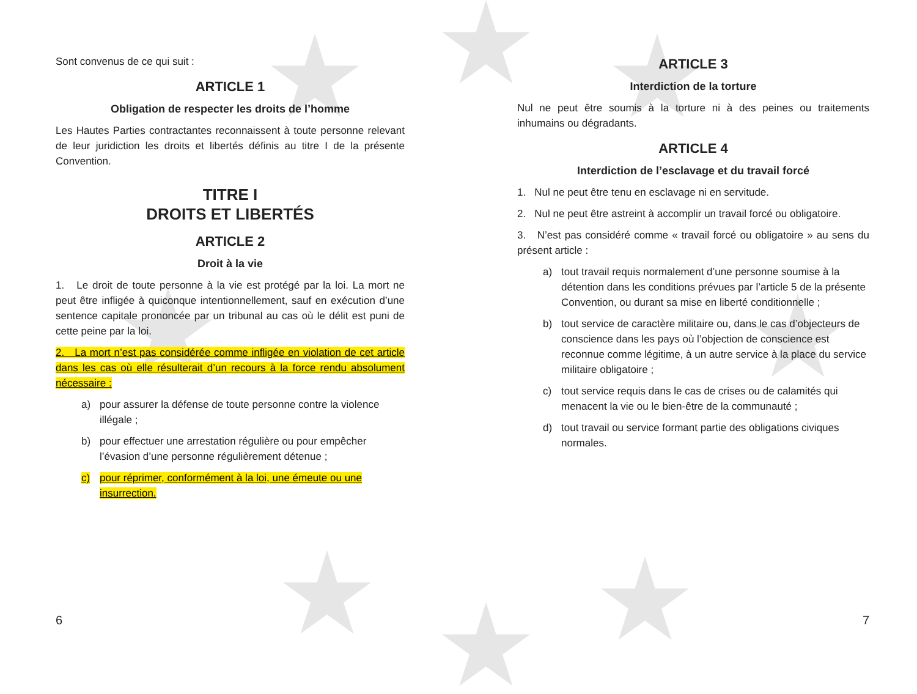Sont convenus de ce qui suit :
ARTICLE 1
Obligation de respecter les droits de l’homme
Les Hautes Parties contractantes reconnaissent à toute personne relevant de leur juridiction les droits et libertés définis au titre I de la présente Convention.
TITRE I
DROITS ET LIBERTÉS
ARTICLE 2
Droit à la vie
1. Le droit de toute personne à la vie est protégé par la loi. La mort ne peut être infligée à quiconque intentionnellement, sauf en exécution d’une sentence capitale prononcée par un tribunal au cas où le délit est puni de cette peine par la loi.
2. La mort n’est pas considérée comme infligée en violation de cet article dans les cas où elle résulterait d’un recours à la force rendu absolument nécessaire :
a) pour assurer la défense de toute personne contre la violence illégale ;
b) pour effectuer une arrestation régulière ou pour empêcher l’évasion d’une personne régulièrement détenue ;
c) pour réprimer, conformément à la loi, une émeute ou une insurrection.
ARTICLE 3
Interdiction de la torture
Nul ne peut être soumis à la torture ni à des peines ou traitements inhumains ou dégradants.
ARTICLE 4
Interdiction de l’esclavage et du travail forcé
1. Nul ne peut être tenu en esclavage ni en servitude.
2. Nul ne peut être astreint à accomplir un travail forcé ou obligatoire.
3. N’est pas considéré comme « travail forcé ou obligatoire » au sens du présent article :
a) tout travail requis normalement d’une personne soumise à la détention dans les conditions prévues par l’article 5 de la présente Convention, ou durant sa mise en liberté conditionnelle ;
b) tout service de caractère militaire ou, dans le cas d’objecteurs de conscience dans les pays où l’objection de conscience est reconnue comme légitime, à un autre service à la place du service militaire obligatoire ;
c) tout service requis dans le cas de crises ou de calamités qui menacent la vie ou le bien-être de la communauté ;
d) tout travail ou service formant partie des obligations civiques normales.
6 7